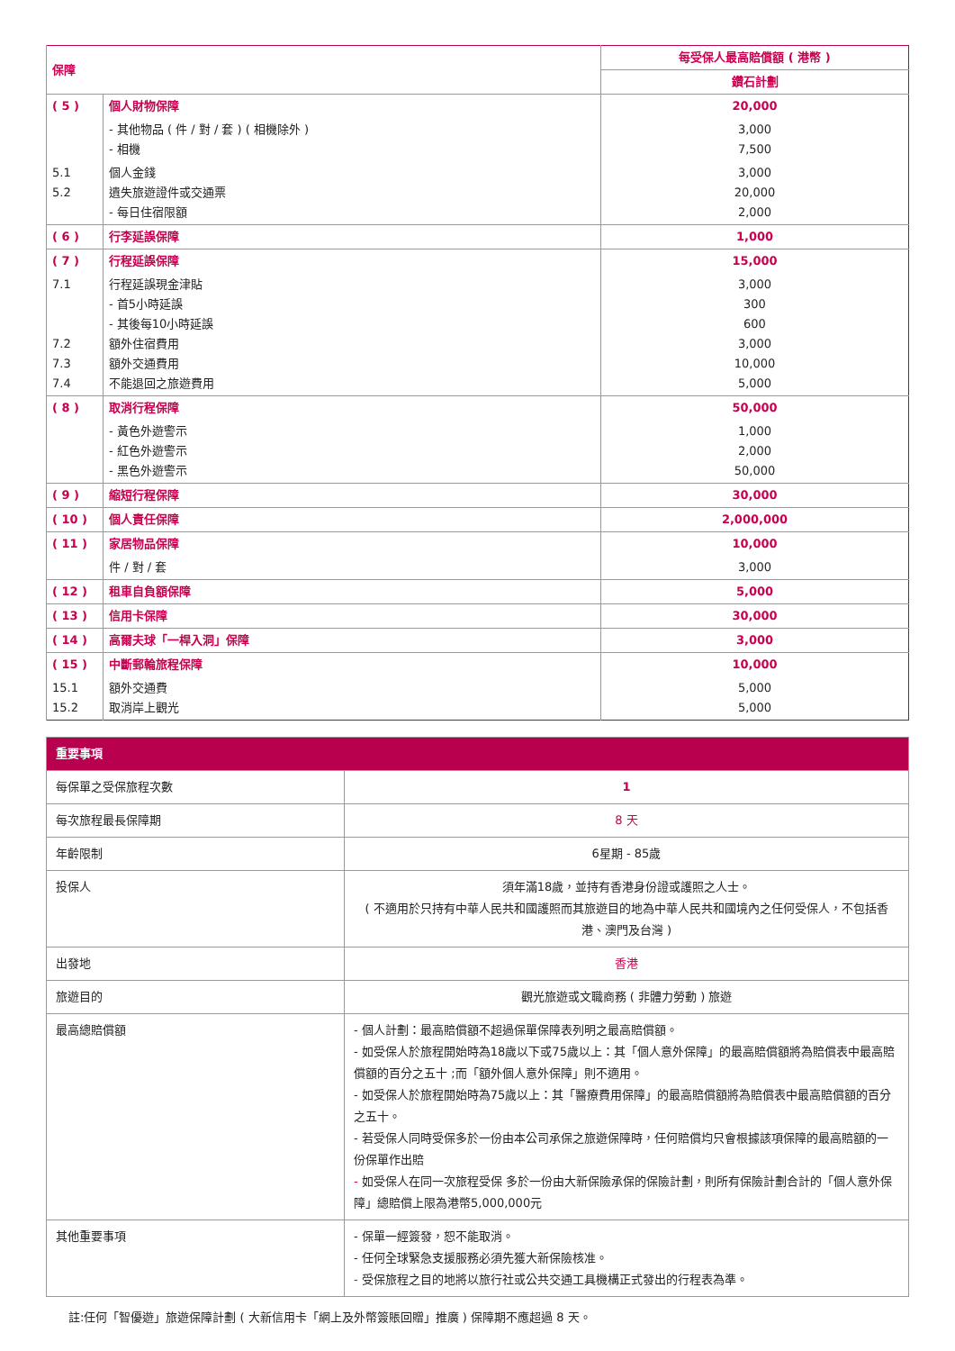| 保障 | | 每受保人最高賠償額 ( 港幣 ) |
| --- | --- | --- |
| | | 鑽石計劃 |
| ( 5 ) | 個人財物保障 | 20,000 |
| | - 其他物品 ( 件 / 對 / 套 ) ( 相機除外 ) - 相機 | 3,000 7,500 |
| 5.1 5.2 | 個人金錢 遺失旅遊證件或交通票 - 每日住宿限額 | 3,000 20,000 2,000 |
| ( 6 ) | 行李延誤保障 | 1,000 |
| ( 7 ) | 行程延誤保障 | 15,000 |
| 7.1 7.2 7.3 7.4 | 行程延誤現金津貼 - 首5小時延誤 - 其後每10小時延誤 額外住宿費用 額外交通費用 不能退回之旅遊費用 | 3,000 300 600 3,000 10,000 5,000 |
| ( 8 ) | 取消行程保障 | 50,000 |
| | - 黃色外遊警示 - 紅色外遊警示 - 黑色外遊警示 | 1,000 2,000 50,000 |
| ( 9 ) | 縮短行程保障 | 30,000 |
| ( 10 ) | 個人責任保障 | 2,000,000 |
| ( 11 ) | 家居物品保障 | 10,000 |
| | 件 / 對 / 套 | 3,000 |
| ( 12 ) | 租車自負額保障 | 5,000 |
| ( 13 ) | 信用卡保障 | 30,000 |
| ( 14 ) | 高爾夫球「一桿入洞」保障 | 3,000 |
| ( 15 ) | 中斷郵輪旅程保障 | 10,000 |
| 15.1 15.2 | 額外交通費 取消岸上觀光 | 5,000 5,000 |
| 重要事項 | |
| 每保單之受保旅程次數 | 1 |
| 每次旅程最長保障期 | 8 天 |
| 年齡限制 | 6星期 - 85歲 |
| 投保人 | 須年滿18歲，並持有香港身份證或護照之人士。 ( 不適用於只持有中華人民共和國護照而其旅遊目的地為中華人民共和國境內之任何受保人，不包括香港、澳門及台灣 ) |
| 出發地 | 香港 |
| 旅遊目的 | 觀光旅遊或文職商務 ( 非體力勞動 ) 旅遊 |
| 最高總賠償額 | - 個人計劃：最高賠償額不超過保單保障表列明之最高賠償額。 - 如受保人於旅程開始時為18歲以下或75歲以上：其「個人意外保障」的最高賠償額將為賠償表中最高賠償額的百分之五十 ;而「額外個人意外保障」則不適用。 - 如受保人於旅程開始時為75歲以上：其「醫療費用保障」的最高賠償額將為賠償表中最高賠償額的百分之五十。 - 若受保人同時受保多於一份由本公司承保之旅遊保障時，任何賠償均只會根據該項保障的最高賠額的一份保單作出賠 - 如受保人在同一次旅程受保 多於一份由大新保險承保的保險計劃，則所有保險計劃合計的「個人意外保障」總賠償上限為港幣5,000,000元 |
| 其他重要事項 | - 保單一經簽發，恕不能取消。 - 任何全球緊急支援服務必須先獲大新保險核准。 - 受保旅程之目的地將以旅行社或公共交通工具機構正式發出的行程表為準。 |
註:任何「智優遊」旅遊保障計劃 ( 大新信用卡「網上及外幣簽賬回贈」推廣 ) 保障期不應超過 8 天。